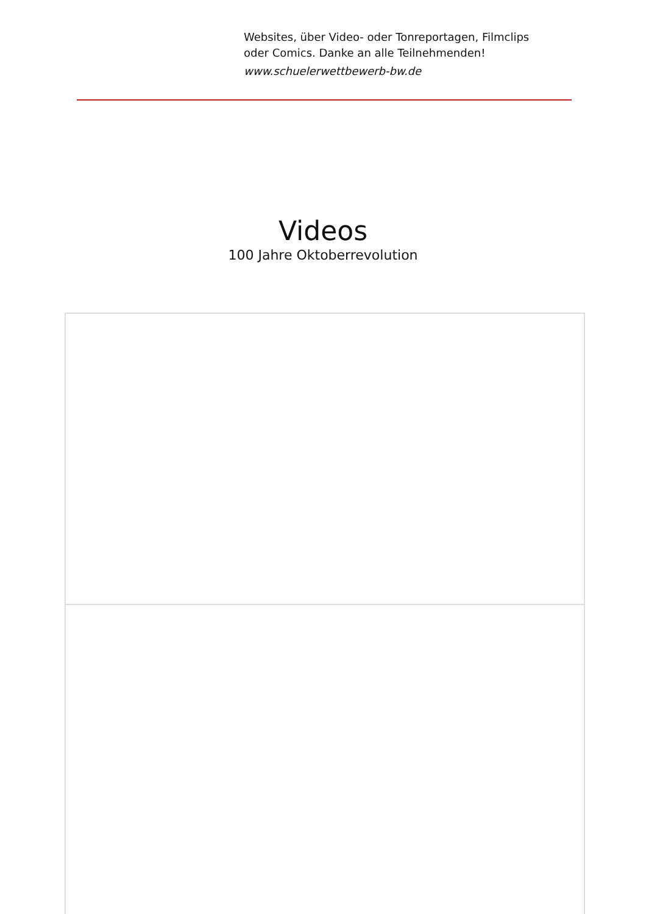Websites, über Video- oder Tonreportagen, Filmclips
oder Comics. Danke an alle Teilnehmenden!
www.schuelerwettbewerb-bw.de
Videos
100 Jahre Oktoberrevolution